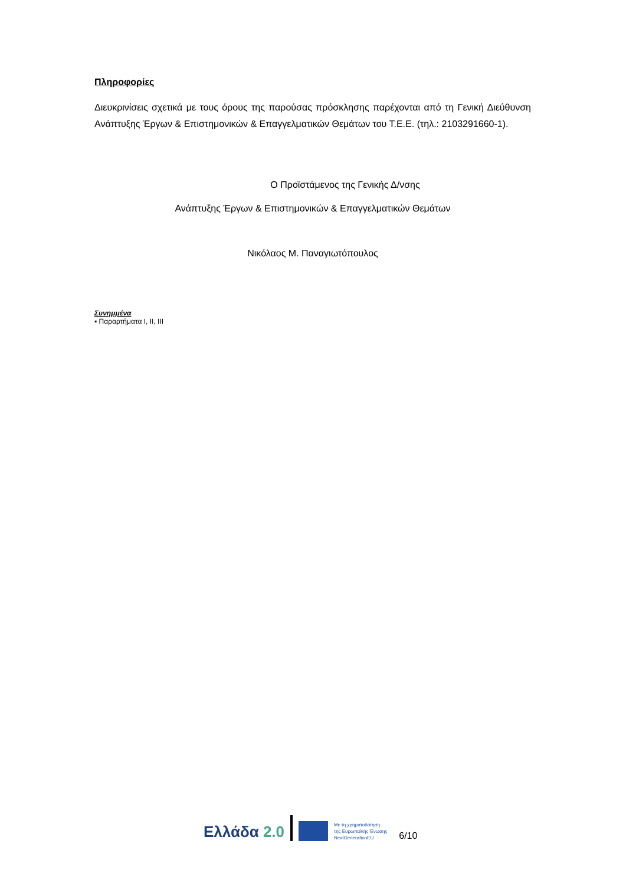Πληροφορίες
Διευκρινίσεις σχετικά με τους όρους της παρούσας πρόσκλησης παρέχονται από τη Γενική Διεύθυνση Ανάπτυξης Έργων & Επιστημονικών & Επαγγελματικών Θεμάτων του Τ.Ε.Ε. (τηλ.: 2103291660-1).
Ο Προϊστάμενος της Γενικής Δ/νσης
Ανάπτυξης Έργων & Επιστημονικών & Επαγγελματικών Θεμάτων
Νικόλαος Μ. Παναγιωτόπουλος
Συνημμένα
▪ Παραρτήματα Ι, ΙΙ, ΙΙΙ
Ελλάδα 2.0
Με τη χρηματοδότηση
της Ευρωπαϊκής Ένωσης
NextGenerationEU
6/10